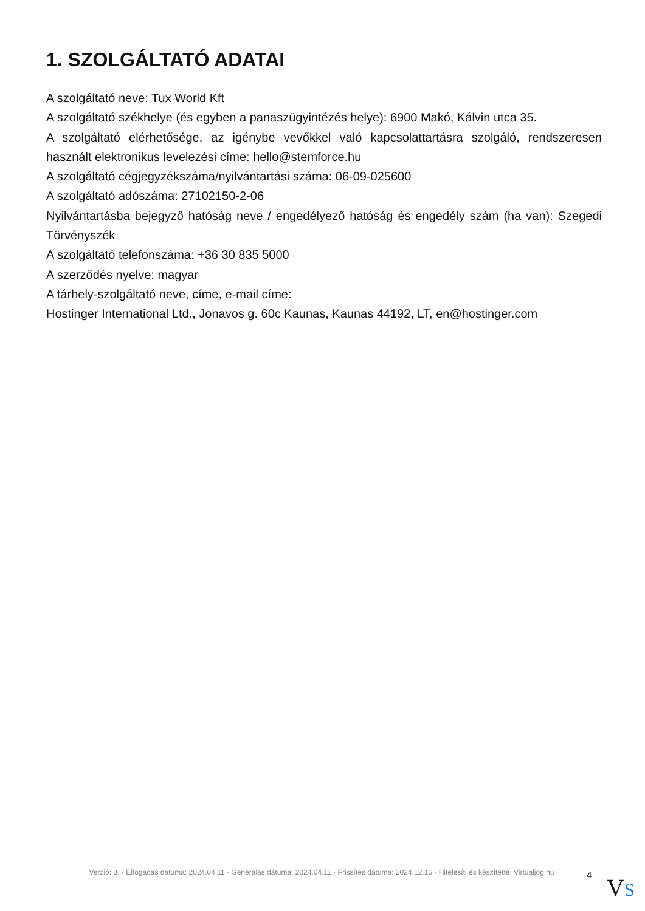1. SZOLGÁLTATÓ ADATAI
A szolgáltató neve: Tux World Kft
A szolgáltató székhelye (és egyben a panaszügyintézés helye): 6900 Makó, Kálvin utca 35.
A szolgáltató elérhetősége, az igénybe vevőkkel való kapcsolattartásra szolgáló, rendszeresen használt elektronikus levelezési címe: hello@stemforce.hu
A szolgáltató cégjegyzékszáma/nyilvántartási száma: 06-09-025600
A szolgáltató adószáma: 27102150-2-06
Nyilvántartásba bejegyző hatóság neve / engedélyező hatóság és engedély szám (ha van): Szegedi Törvényszék
A szolgáltató telefonszáma: +36 30 835 5000
A szerződés nyelve: magyar
A tárhely-szolgáltató neve, címe, e-mail címe:
Hostinger International Ltd., Jonavos g. 60c Kaunas, Kaunas 44192, LT, en@hostinger.com
Verzió: 3. · Elfogadás dátuma: 2024.04.11 · Generálás dátuma: 2024.04.11 · Frissítés dátuma: 2024.12.16 · Hitelesíti és készítette: Virtualjog.hu
4 VS